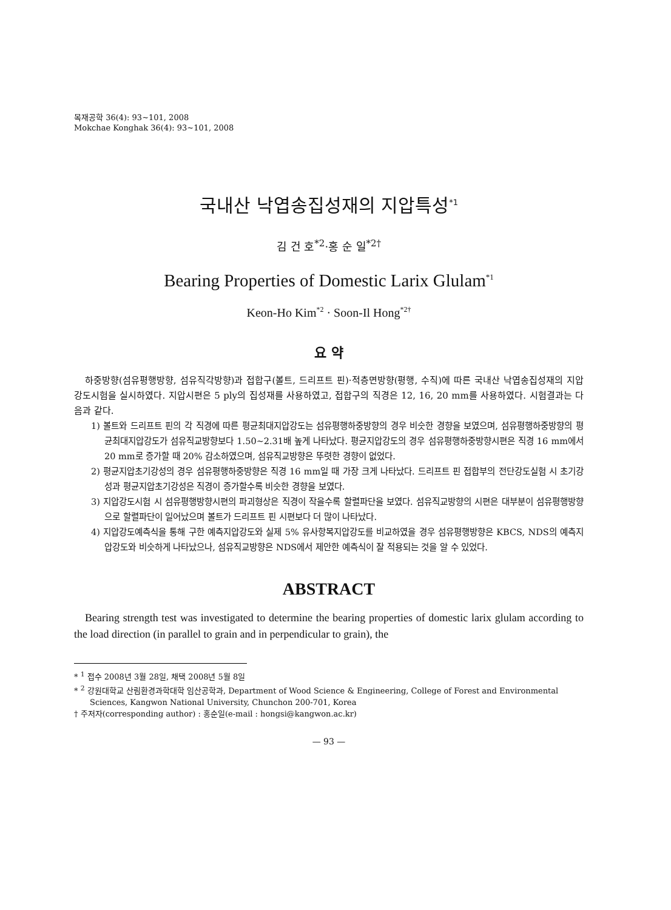목재공학 36(4): 93~101, 2008
Mokchae Konghak 36(4): 93~101, 2008
국내산 낙엽송집성재의 지압특성<sup>*1</sup>
김 건 호<sup>*2</sup>·홍 순 일<sup>*2†</sup>
Bearing Properties of Domestic Larix Glulam<sup>*1</sup>
Keon-Ho Kim<sup>*2</sup> · Soon-Il Hong<sup>*2†</sup>
요 약
하중방향(섬유평행방향, 섬유직각방향)과 접합구(볼트, 드리프트 핀)·적층면방향(평행, 수직)에 따른 국내산 낙엽송집성재의 지압강도시험을 실시하였다. 지압시편은 5 ply의 집성재를 사용하였고, 접합구의 직경은 12, 16, 20 mm를 사용하였다. 시험결과는 다음과 같다.
1) 볼트와 드리프트 핀의 각 직경에 따른 평균최대지압강도는 섬유평행하중방향의 경우 비슷한 경향을 보였으며, 섬유평행하중방향의 평균최대지압강도가 섬유직교방향보다 1.50~2.31배 높게 나타났다. 평균지압강도의 경우 섬유평행하중방향시편은 직경 16 mm에서 20 mm로 증가할 때 20% 감소하였으며, 섬유직교방향은 뚜렷한 경향이 없었다.
2) 평균지압초기강성의 경우 섬유평행하중방향은 직경 16 mm일 때 가장 크게 나타났다. 드리프트 핀 접합부의 전단강도실험 시 초기강성과 평균지압초기강성은 직경이 증가할수록 비슷한 경향을 보였다.
3) 지압강도시험 시 섬유평행방향시편의 파괴형상은 직경이 작을수록 할렬파단을 보였다. 섬유직교방향의 시편은 대부분이 섬유평행방향으로 할렬파단이 일어났으며 볼트가 드리프트 핀 시편보다 더 많이 나타났다.
4) 지압강도예측식을 통해 구한 예측지압강도와 실제 5% 유사항복지압강도를 비교하였을 경우 섬유평행방향은 KBCS, NDS의 예측지압강도와 비슷하게 나타났으나, 섬유직교방향은 NDS에서 제안한 예측식이 잘 적용되는 것을 알 수 있었다.
ABSTRACT
Bearing strength test was investigated to determine the bearing properties of domestic larix glulam according to the load direction (in parallel to grain and in perpendicular to grain), the
* <sup>1</sup> 접수 2008년 3월 28일, 채택 2008년 5월 8일
* <sup>2</sup> 강원대학교 산림환경과학대학 임산공학과, Department of Wood Science & Engineering, College of Forest and Environmental Sciences, Kangwon National University, Chunchon 200-701, Korea
† 주저자(corresponding author) : 홍순일(e-mail : hongsi@kangwon.ac.kr)
— 93 —